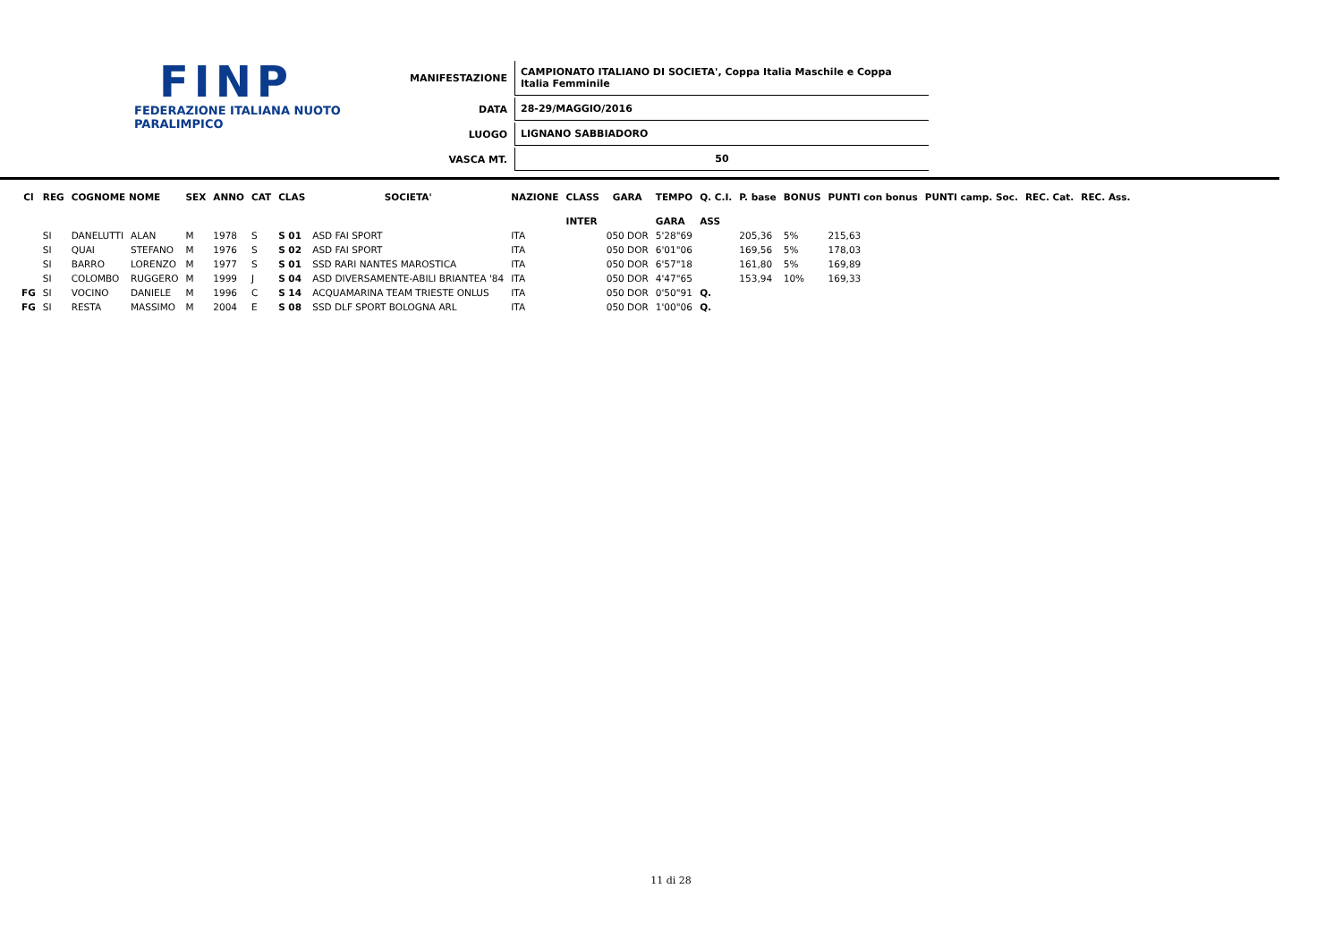FINP
FEDERAZIONE ITALIANA NUOTO PARALIMPICO
| MANIFESTAZIONE | CAMPIONATO ITALIANO DI SOCIETA', Coppa Italia Maschile e Coppa Italia Femminile |
| DATA | 28-29/MAGGIO/2016 |
| LUOGO | LIGNANO SABBIADORO |
| VASCA MT. | 50 |
| Cl | REG | COGNOME NOME | | SEX | ANNO | CAT | CLAS | SOCIETA' | NAZIONE | CLASS | GARA | TEMPO | Q. C.I. | P. base | BONUS | PUNTI con bonus | PUNTI camp. Soc. | REC. Cat. | REC. Ass. |
| --- | --- | --- | --- | --- | --- | --- | --- | --- | --- | --- | --- | --- | --- | --- | --- | --- | --- | --- | --- |
| | | | | | | | | | | INTER | | GARA | ASS | | | | | | |
| | SI | DANELUTTI | ALAN | M | 1978 | S | S 01 | ASD FAI SPORT | ITA | | 050 DOR | 5'28"69 | | 205,36 | 5% | 215,63 | | | |
| | SI | QUAI | STEFANO | M | 1976 | S | S 02 | ASD FAI SPORT | ITA | | 050 DOR | 6'01"06 | | 169,56 | 5% | 178,03 | | | |
| | SI | BARRO | LORENZO | M | 1977 | S | S 01 | SSD RARI NANTES MAROSTICA | ITA | | 050 DOR | 6'57"18 | | 161,80 | 5% | 169,89 | | | |
| | SI | COLOMBO | RUGGERO | M | 1999 | J | S 04 | ASD DIVERSAMENTE-ABILI BRIANTEA '84 | ITA | | 050 DOR | 4'47"65 | | 153,94 | 10% | 169,33 | | | |
| FG | SI | VOCINO | DANIELE | M | 1996 | C | S 14 | ACQUAMARINA TEAM TRIESTE ONLUS | ITA | | 050 DOR | 0'50"91 | Q. | | | | | | |
| FG | SI | RESTA | MASSIMO | M | 2004 | E | S 08 | SSD DLF SPORT BOLOGNA ARL | ITA | | 050 DOR | 1'00"06 | Q. | | | | | | |
11 di 28